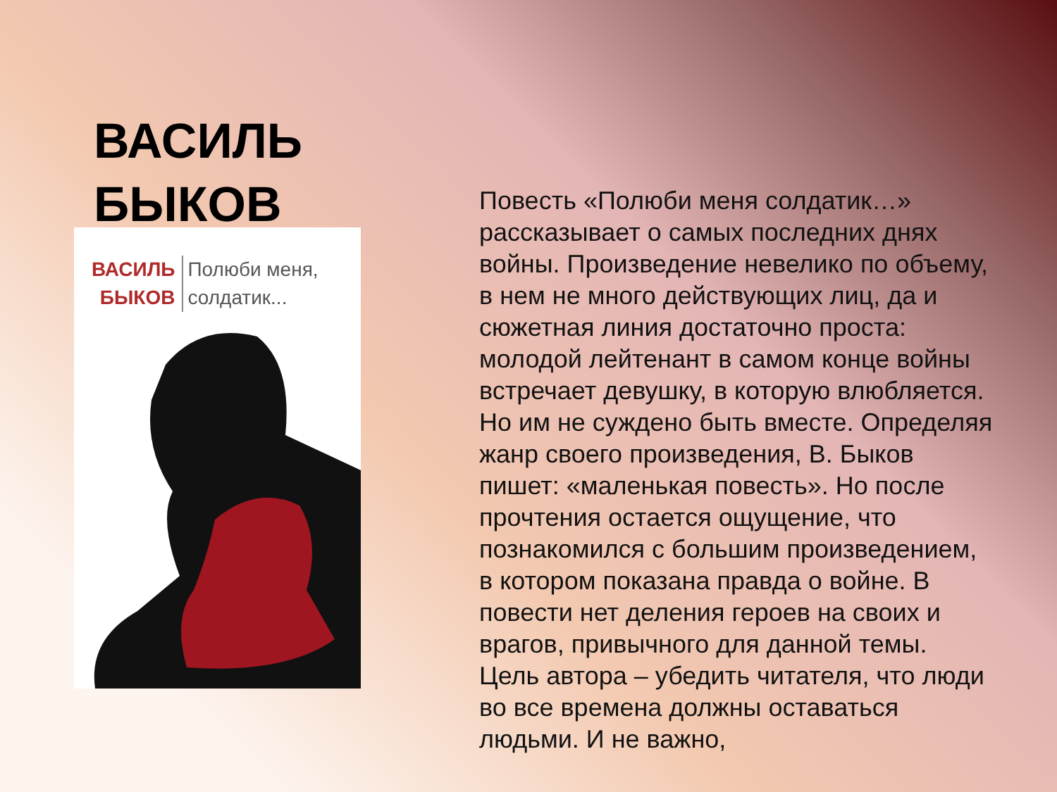ВАСИЛЬ
БЫКОВ
ВАСИЛЬ
БЫКОВ
Полюби меня,
солдатик...
Повесть «Полюби меня солдатик…» рассказывает о самых последних днях войны. Произведение невелико по объему, в нем не много действующих лиц, да и сюжетная линия достаточно проста: молодой лейтенант в самом конце войны встречает девушку, в которую влюбляется. Но им не суждено быть вместе. Определяя жанр своего произведения, В. Быков пишет: «маленькая повесть». Но после прочтения остается ощущение, что познакомился с большим произведением, в котором показана правда о войне. В повести нет деления героев на своих и врагов, привычного для данной темы. Цель автора – убедить читателя, что люди во все времена должны оставаться людьми. И не важно,